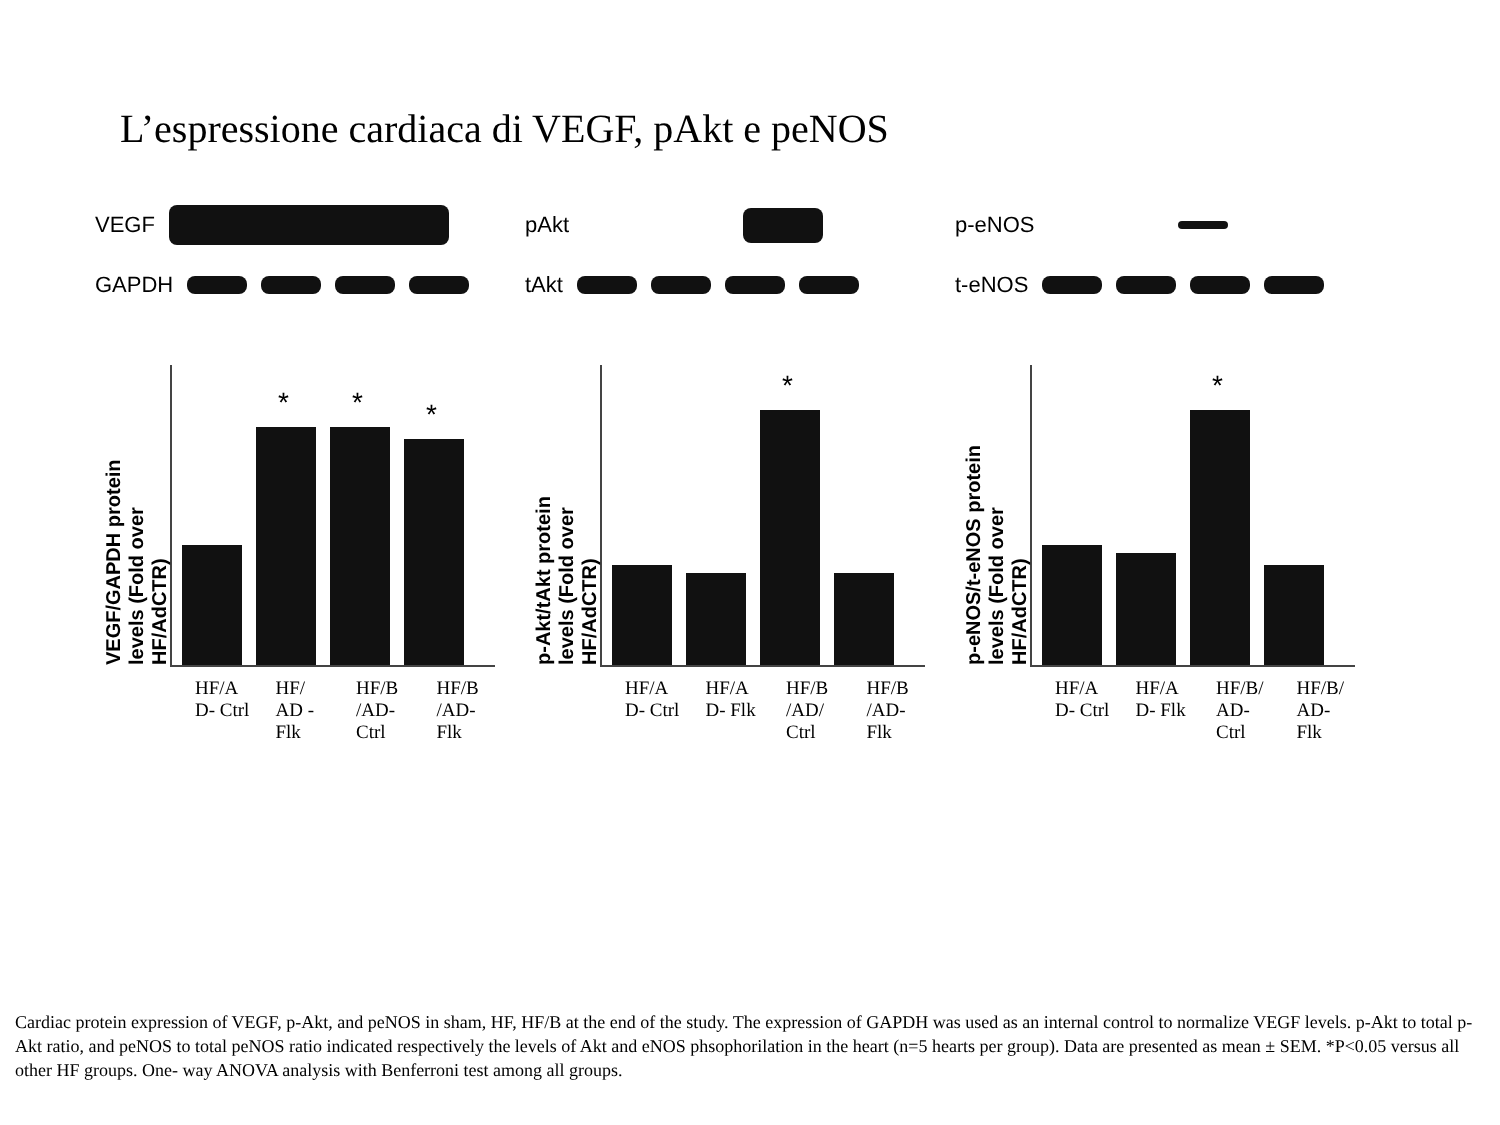L’espressione cardiaca di VEGF, pAkt e peNOS
VEGF
GAPDH
VEGF/GAPDH protein levels (Fold over HF/AdCTR)
*
*
*
HF/A D- Ctrl
HF/ AD -Flk
HF/B /AD- Ctrl
HF/B /AD- Flk
pAkt
tAkt
p-Akt/tAkt protein levels (Fold over HF/AdCTR)
*
HF/A D- Ctrl
HF/A D- Flk
HF/B /AD/ Ctrl
HF/B /AD- Flk
p-eNOS
t-eNOS
p-eNOS/t-eNOS protein levels (Fold over HF/AdCTR)
*
HF/A D- Ctrl
HF/A D- Flk
HF/B/ AD- Ctrl
HF/B/ AD- Flk
Cardiac protein expression of VEGF, p-Akt, and peNOS in sham, HF, HF/B at the end of the study. The expression of GAPDH was used as an internal control to normalize VEGF levels. p-Akt to total p-Akt ratio, and peNOS to total peNOS ratio indicated respectively the levels of Akt and eNOS phsophorilation in the heart (n=5 hearts per group). Data are presented as mean ± SEM. *P<0.05 versus all other HF groups. One- way ANOVA analysis with Benferroni test among all groups.